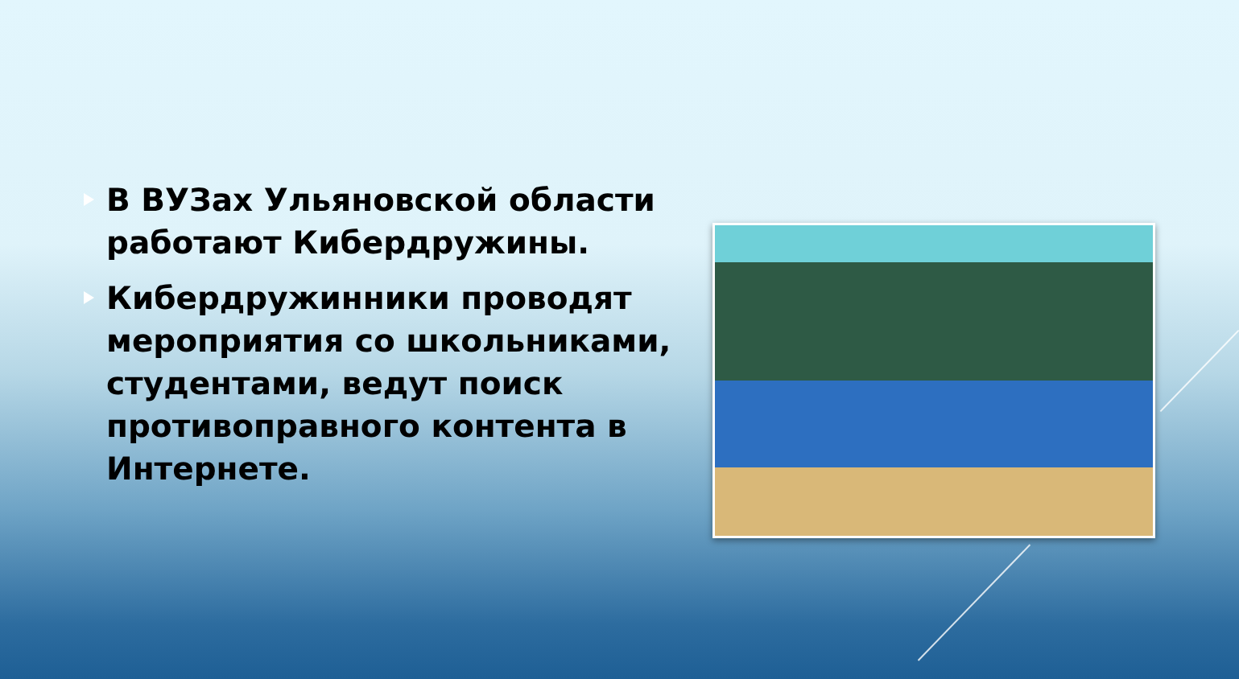В ВУЗах Ульяновской области работают Кибердружины.
Кибердружинники проводят мероприятия со школьниками, студентами, ведут поиск противоправного контента в Интернете.